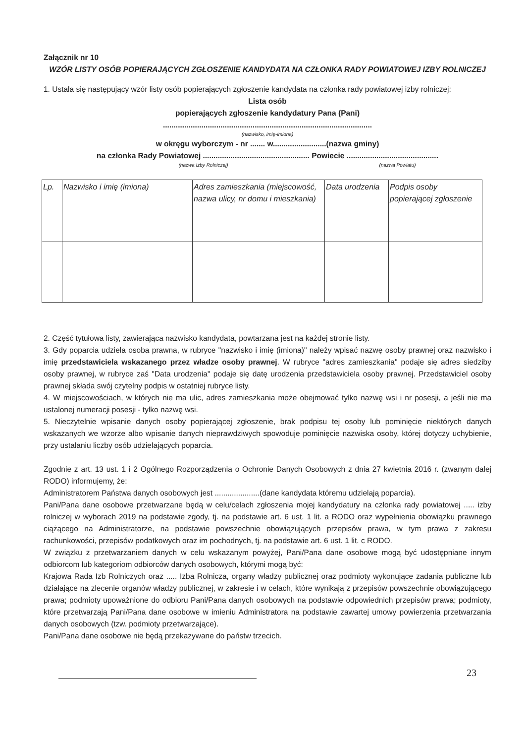Załącznik nr 10
WZÓR LISTY OSÓB POPIERAJĄCYCH ZGŁOSZENIE KANDYDATA NA CZŁONKA RADY POWIATOWEJ IZBY ROLNICZEJ
1. Ustala się następujący wzór listy osób popierających zgłoszenie kandydata na członka rady powiatowej izby rolniczej:
Lista osób
popierających zgłoszenie kandydatury Pana (Pani)
..................................................................................................
(nazwisko, imię-imiona)
w okręgu wyborczym - nr ....... w.........................(nazwa gminy)
na członka Rady Powiatowej .................................................. Powiecie ...........................................
(nazwa Izby Rolniczej) (nazwa Powiatu)
| Lp. | Nazwisko i imię (imiona) | Adres zamieszkania (miejscowość, nazwa ulicy, nr domu i mieszkania) | Data urodzenia | Podpis osoby popierającej zgłoszenie |
2. Część tytułowa listy, zawierająca nazwisko kandydata, powtarzana jest na każdej stronie listy.
3. Gdy poparcia udziela osoba prawna, w rubryce "nazwisko i imię (imiona)" należy wpisać nazwę osoby prawnej oraz nazwisko i imię przedstawiciela wskazanego przez władze osoby prawnej. W rubryce "adres zamieszkania" podaje się adres siedziby osoby prawnej, w rubryce zaś "Data urodzenia" podaje się datę urodzenia przedstawiciela osoby prawnej. Przedstawiciel osoby prawnej składa swój czytelny podpis w ostatniej rubryce listy.
4. W miejscowościach, w których nie ma ulic, adres zamieszkania może obejmować tylko nazwę wsi i nr posesji, a jeśli nie ma ustalonej numeracji posesji - tylko nazwę wsi.
5. Nieczytelnie wpisanie danych osoby popierającej zgłoszenie, brak podpisu tej osoby lub pominięcie niektórych danych wskazanych we wzorze albo wpisanie danych nieprawdziwych spowoduje pominięcie nazwiska osoby, której dotyczy uchybienie, przy ustalaniu liczby osób udzielających poparcia.
Zgodnie z art. 13 ust. 1 i 2 Ogólnego Rozporządzenia o Ochronie Danych Osobowych z dnia 27 kwietnia 2016 r. (zwanym dalej RODO) informujemy, że:
Administratorem Państwa danych osobowych jest .....................(dane kandydata któremu udzielają poparcia).
Pani/Pana dane osobowe przetwarzane będą w celu/celach zgłoszenia mojej kandydatury na członka rady powiatowej ..... izby rolniczej w wyborach 2019 na podstawie zgody, tj. na podstawie art. 6 ust. 1 lit. a RODO oraz wypełnienia obowiązku prawnego ciążącego na Administratorze, na podstawie powszechnie obowiązujących przepisów prawa, w tym prawa z zakresu rachunkowości, przepisów podatkowych oraz im pochodnych, tj. na podstawie art. 6 ust. 1 lit. c RODO.
W związku z przetwarzaniem danych w celu wskazanym powyżej, Pani/Pana dane osobowe mogą być udostępniane innym odbiorcom lub kategoriom odbiorców danych osobowych, którymi mogą być:
Krajowa Rada Izb Rolniczych oraz ..... Izba Rolnicza, organy władzy publicznej oraz podmioty wykonujące zadania publiczne lub działające na zlecenie organów władzy publicznej, w zakresie i w celach, które wynikają z przepisów powszechnie obowiązującego prawa; podmioty upoważnione do odbioru Pani/Pana danych osobowych na podstawie odpowiednich przepisów prawa; podmioty, które przetwarzają Pani/Pana dane osobowe w imieniu Administratora na podstawie zawartej umowy powierzenia przetwarzania danych osobowych (tzw. podmioty przetwarzające).
Pani/Pana dane osobowe nie będą przekazywane do państw trzecich.
23